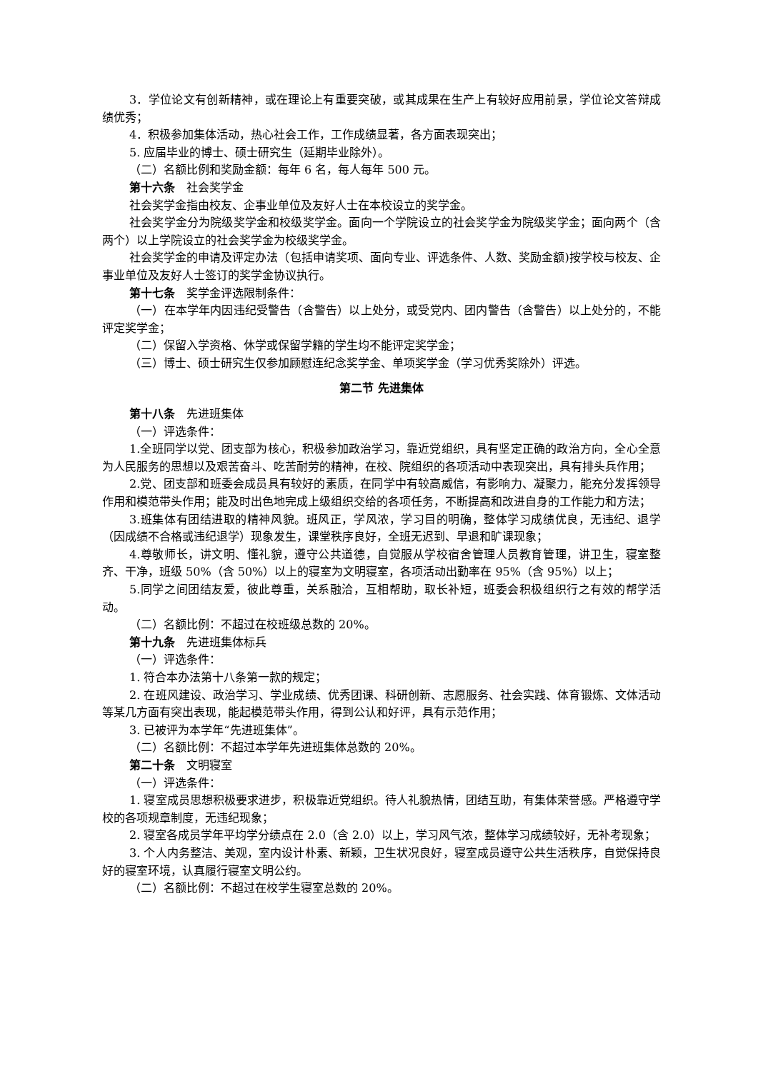3．学位论文有创新精神，或在理论上有重要突破，或其成果在生产上有较好应用前景，学位论文答辩成绩优秀；
4．积极参加集体活动，热心社会工作，工作成绩显著，各方面表现突出；
5. 应届毕业的博士、硕士研究生（延期毕业除外）。
（二）名额比例和奖励金额：每年 6 名，每人每年 500 元。
第十六条　社会奖学金
社会奖学金指由校友、企事业单位及友好人士在本校设立的奖学金。
社会奖学金分为院级奖学金和校级奖学金。面向一个学院设立的社会奖学金为院级奖学金；面向两个（含两个）以上学院设立的社会奖学金为校级奖学金。
社会奖学金的申请及评定办法（包括申请奖项、面向专业、评选条件、人数、奖励金额)按学校与校友、企事业单位及友好人士签订的奖学金协议执行。
第十七条　奖学金评选限制条件：
（一）在本学年内因违纪受警告（含警告）以上处分，或受党内、团内警告（含警告）以上处分的，不能评定奖学金；
（二）保留入学资格、休学或保留学籍的学生均不能评定奖学金；
（三）博士、硕士研究生仅参加顾慰连纪念奖学金、单项奖学金（学习优秀奖除外）评选。
第二节 先进集体
第十八条　先进班集体
（一）评选条件：
1.全班同学以党、团支部为核心，积极参加政治学习，靠近党组织，具有坚定正确的政治方向，全心全意为人民服务的思想以及艰苦奋斗、吃苦耐劳的精神，在校、院组织的各项活动中表现突出，具有排头兵作用；
2.党、团支部和班委会成员具有较好的素质，在同学中有较高威信，有影响力、凝聚力，能充分发挥领导作用和模范带头作用；能及时出色地完成上级组织交给的各项任务，不断提高和改进自身的工作能力和方法；
3.班集体有团结进取的精神风貌。班风正，学风浓，学习目的明确，整体学习成绩优良，无违纪、退学（因成绩不合格或违纪退学）现象发生，课堂秩序良好，全班无迟到、早退和旷课现象；
4.尊敬师长，讲文明、懂礼貌，遵守公共道德，自觉服从学校宿舍管理人员教育管理，讲卫生，寝室整齐、干净，班级 50%（含 50%）以上的寝室为文明寝室，各项活动出勤率在 95%（含 95%）以上；
5.同学之间团结友爱，彼此尊重，关系融洽，互相帮助，取长补短，班委会积极组织行之有效的帮学活动。
（二）名额比例：不超过在校班级总数的 20%。
第十九条　先进班集体标兵
（一）评选条件：
1. 符合本办法第十八条第一款的规定；
2. 在班风建设、政治学习、学业成绩、优秀团课、科研创新、志愿服务、社会实践、体育锻炼、文体活动等某几方面有突出表现，能起模范带头作用，得到公认和好评，具有示范作用；
3. 已被评为本学年“先进班集体”。
（二）名额比例：不超过本学年先进班集体总数的 20%。
第二十条　文明寝室
（一）评选条件：
1. 寝室成员思想积极要求进步，积极靠近党组织。待人礼貌热情，团结互助，有集体荣誉感。严格遵守学校的各项规章制度，无违纪现象；
2. 寝室各成员学年平均学分绩点在 2.0（含 2.0）以上，学习风气浓，整体学习成绩较好，无补考现象；
3. 个人内务整洁、美观，室内设计朴素、新颖，卫生状况良好，寝室成员遵守公共生活秩序，自觉保持良好的寝室环境，认真履行寝室文明公约。
（二）名额比例：不超过在校学生寝室总数的 20%。